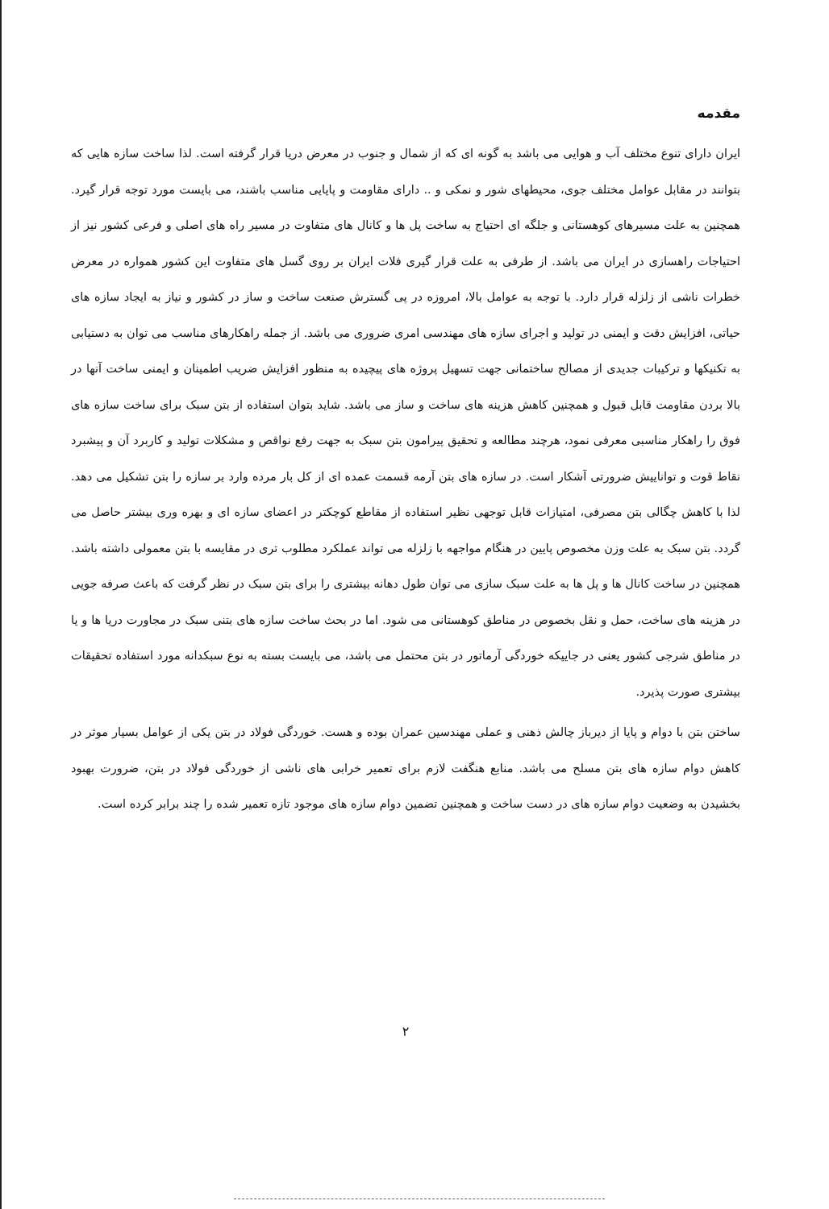مقدمه
ایران دارای تنوع مختلف آب و هوایی می باشد به گونه ای که از شمال و جنوب در معرض دریا قرار گرفته است. لذا ساخت سازه هایی که بتوانند در مقابل عوامل مختلف جوی، محیطهای شور و نمکی و .. دارای مقاومت و پایایی مناسب باشند، می بایست مورد توجه قرار گیرد. همچنین به علت مسیرهای کوهستانی و جلگه ای احتیاج به ساخت پل ها و کانال های متفاوت در مسیر راه های اصلی و فرعی کشور نیز از احتیاجات راهسازی در ایران می باشد. از طرفی به علت قرار گیری فلات ایران بر روی گسل های متفاوت این کشور همواره در معرض خطرات ناشی از زلزله قرار دارد. با توجه به عوامل بالا، امروزه در پی گسترش صنعت ساخت و ساز در کشور و نیاز به ایجاد سازه های حیاتی، افزایش دقت و ایمنی در تولید و اجرای سازه های مهندسی امری ضروری می باشد. از جمله راهکارهای مناسب می توان به دستیابی به تکنیکها و ترکیبات جدیدی از مصالح ساختمانی جهت تسهیل پروژه های پیچیده به منظور افزایش ضریب اطمینان و ایمنی ساخت آنها در بالا بردن مقاومت قابل قبول و همچنین کاهش هزینه های ساخت و ساز می باشد. شاید بتوان استفاده از بتن سبک برای ساخت سازه های فوق را راهکار مناسبی معرفی نمود، هرچند مطالعه و تحقیق پیرامون بتن سبک به جهت رفع نواقص و مشکلات تولید و کاربرد آن و پیشبرد نقاط قوت و تواناییش ضرورتی آشکار است. در سازه های بتن آرمه قسمت عمده ای از کل بار مرده وارد بر سازه را بتن تشکیل می دهد. لذا با کاهش چگالی بتن مصرفی، امتیازات قابل توجهی نظیر استفاده از مقاطع کوچکتر در اعضای سازه ای و بهره وری بیشتر حاصل می گردد. بتن سبک به علت وزن مخصوص پایین در هنگام مواجهه با زلزله می تواند عملکرد مطلوب تری در مقایسه با بتن معمولی داشته باشد. همچنین در ساخت کانال ها و پل ها به علت سبک سازی می توان طول دهانه بیشتری را برای بتن سبک در نظر گرفت که باعث صرفه جویی در هزینه های ساخت، حمل و نقل بخصوص در مناطق کوهستانی می شود. اما در بحث ساخت سازه های بتنی سبک در مجاورت دریا ها و یا در مناطق شرجی کشور یعنی در جاییکه خوردگی آرماتور در بتن محتمل می باشد، می بایست بسته به نوع سبکدانه مورد استفاده تحقیقات بیشتری صورت پذیرد.
ساختن بتن با دوام و پایا از دیرباز چالش ذهنی و عملی مهندسین عمران بوده و هست. خوردگی فولاد در بتن یکی از عوامل بسیار موثر در کاهش دوام سازه های بتن مسلح می باشد. منابع هنگفت لازم برای تعمیر خرابی های ناشی از خوردگی فولاد در بتن، ضرورت بهبود بخشیدن به وضعیت دوام سازه های در دست ساخت و همچنین تضمین دوام سازه های موجود تازه تعمیر شده را چند برابر کرده است.
۲